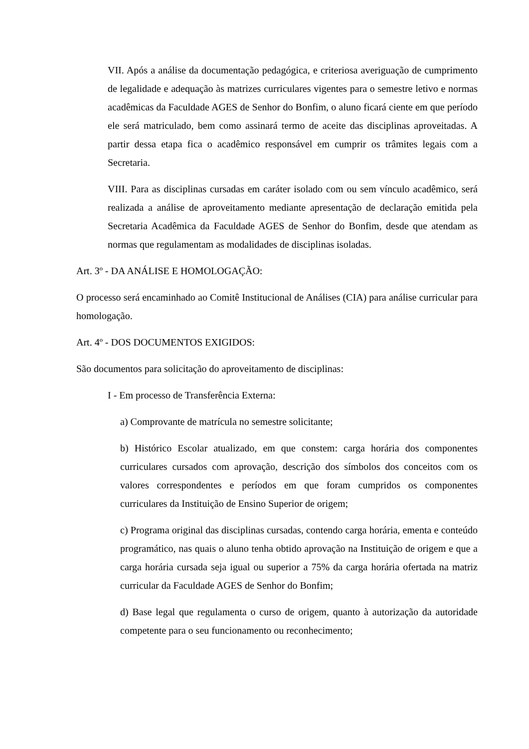VII. Após a análise da documentação pedagógica, e criteriosa averiguação de cumprimento de legalidade e adequação às matrizes curriculares vigentes para o semestre letivo e normas acadêmicas da Faculdade AGES de Senhor do Bonfim, o aluno ficará ciente em que período ele será matriculado, bem como assinará termo de aceite das disciplinas aproveitadas. A partir dessa etapa fica o acadêmico responsável em cumprir os trâmites legais com a Secretaria.
VIII. Para as disciplinas cursadas em caráter isolado com ou sem vínculo acadêmico, será realizada a análise de aproveitamento mediante apresentação de declaração emitida pela Secretaria Acadêmica da Faculdade AGES de Senhor do Bonfim, desde que atendam as normas que regulamentam as modalidades de disciplinas isoladas.
Art. 3º - DA ANÁLISE E HOMOLOGAÇÃO:
O processo será encaminhado ao Comitê Institucional de Análises (CIA) para análise curricular para homologação.
Art. 4º - DOS DOCUMENTOS EXIGIDOS:
São documentos para solicitação do aproveitamento de disciplinas:
I - Em processo de Transferência Externa:
a) Comprovante de matrícula no semestre solicitante;
b) Histórico Escolar atualizado, em que constem: carga horária dos componentes curriculares cursados com aprovação, descrição dos símbolos dos conceitos com os valores correspondentes e períodos em que foram cumpridos os componentes curriculares da Instituição de Ensino Superior de origem;
c) Programa original das disciplinas cursadas, contendo carga horária, ementa e conteúdo programático, nas quais o aluno tenha obtido aprovação na Instituição de origem e que a carga horária cursada seja igual ou superior a 75% da carga horária ofertada na matriz curricular da Faculdade AGES de Senhor do Bonfim;
d) Base legal que regulamenta o curso de origem, quanto à autorização da autoridade competente para o seu funcionamento ou reconhecimento;